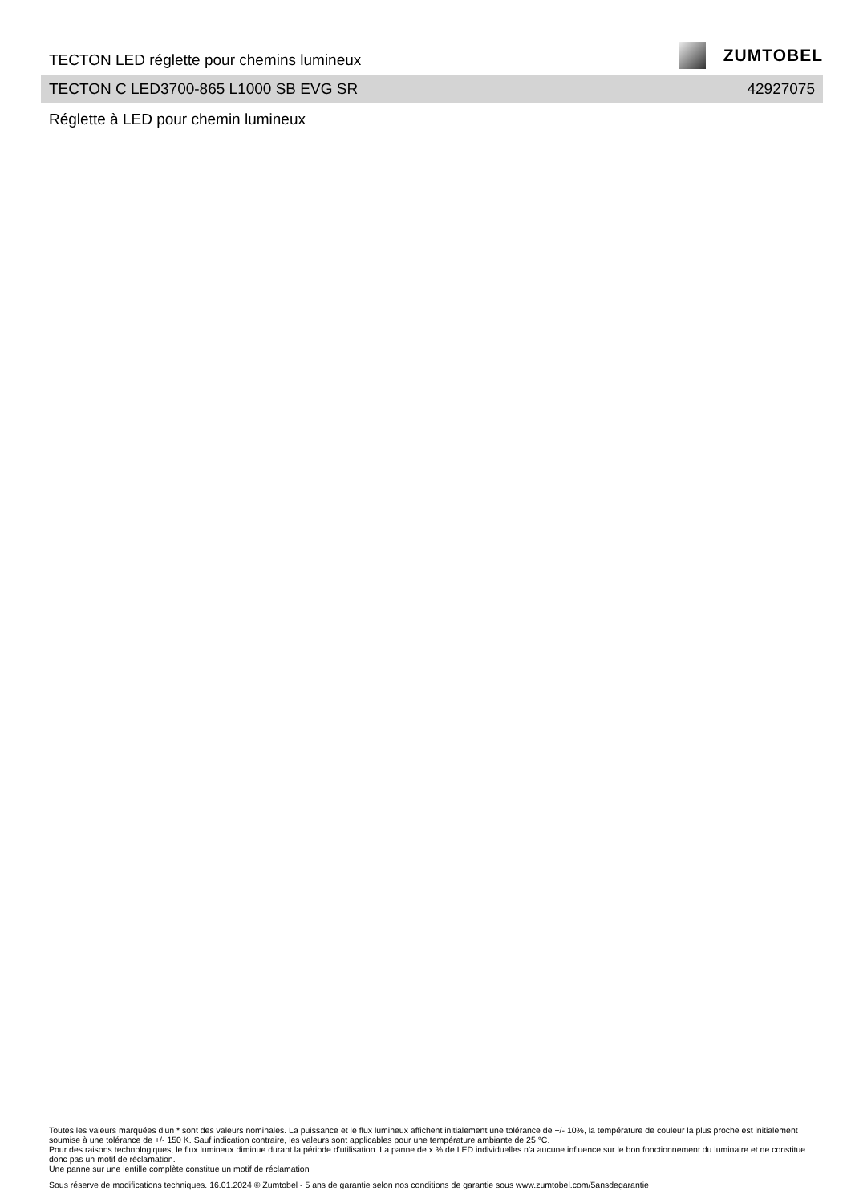TECTON LED réglette pour chemins lumineux
ZUMTOBEL
TECTON C LED3700-865 L1000 SB EVG SR 42927075
Réglette à LED pour chemin lumineux
Toutes les valeurs marquées d'un * sont des valeurs nominales. La puissance et le flux lumineux affichent initialement une tolérance de +/- 10%, la température de couleur la plus proche est initialement soumise à une tolérance de +/- 150 K. Sauf indication contraire, les valeurs sont applicables pour une température ambiante de 25 °C.
Pour des raisons technologiques, le flux lumineux diminue durant la période d'utilisation. La panne de x % de LED individuelles n'a aucune influence sur le bon fonctionnement du luminaire et ne constitue donc pas un motif de réclamation.
Une panne sur une lentille complète constitue un motif de réclamation
Sous réserve de modifications techniques. 16.01.2024 © Zumtobel - 5 ans de garantie selon nos conditions de garantie sous www.zumtobel.com/5ansdegarantie